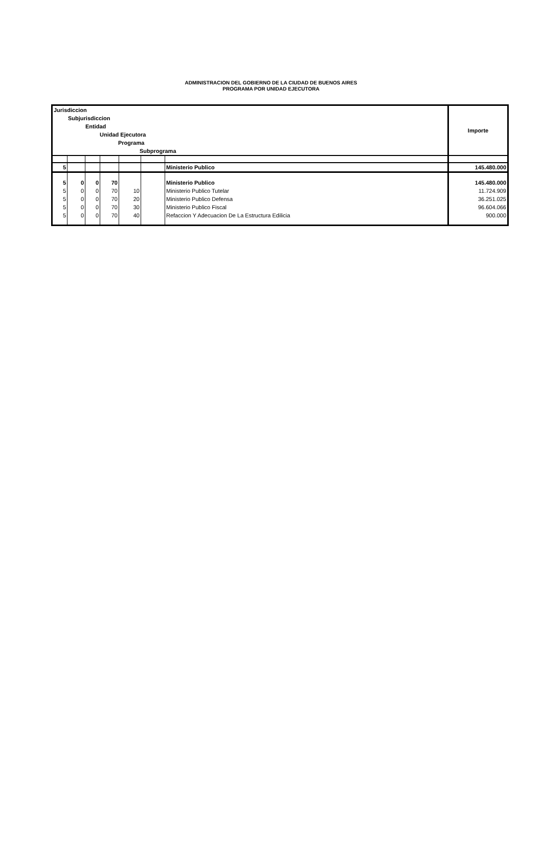ADMINISTRACION DEL GOBIERNO DE LA CIUDAD DE BUENOS AIRES
PROGRAMA POR UNIDAD EJECUTORA
| Jurisdiccion Subjurisdiccion Entidad Unidad Ejecutora Programa Subprograma | | | | | | | Importe |
| --- | --- | --- | --- | --- | --- | --- | --- |
| 5 | | | | | | Ministerio Publico | 145.480.000 |
| 5 | 0 | 0 | 70 | | | Ministerio Publico | 145.480.000 |
| 5 | 0 | 0 | 70 | 10 | | Ministerio Publico Tutelar | 11.724.909 |
| 5 | 0 | 0 | 70 | 20 | | Ministerio Publico Defensa | 36.251.025 |
| 5 | 0 | 0 | 70 | 30 | | Ministerio Publico Fiscal | 96.604.066 |
| 5 | 0 | 0 | 70 | 40 | | Refaccion Y Adecuacion De La Estructura Edilicia | 900.000 |